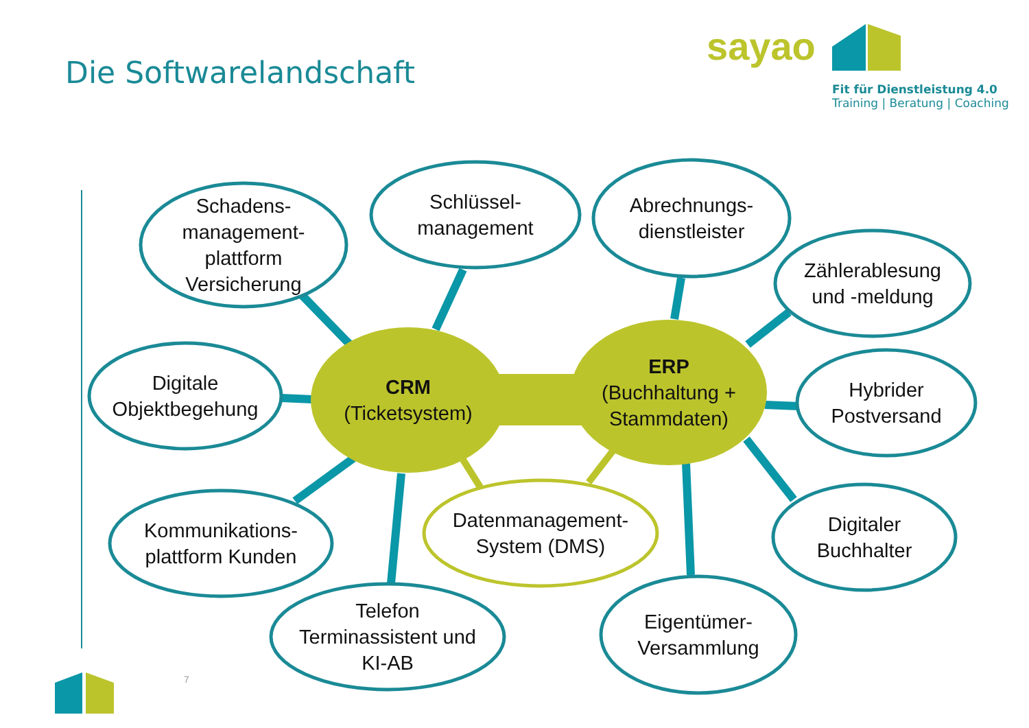Die Softwarelandschaft
sayao
Fit für Dienstleistung 4.0
Training | Beratung | Coaching
Schadens-
management-
plattform
Versicherung
Schlüssel-
management
Abrechnungs-
dienstleister
Zählerablesung
und -meldung
Digitale
Objektbegehung
CRM
(Ticketsystem)
ERP
(Buchhaltung +
Stammdaten)
Hybrider
Postversand
Kommunikations-
plattform Kunden
Datenmanagement-
System (DMS)
Digitaler
Buchhalter
Telefon
Terminassistent und
KI-AB
Eigentümer-
Versammlung
7